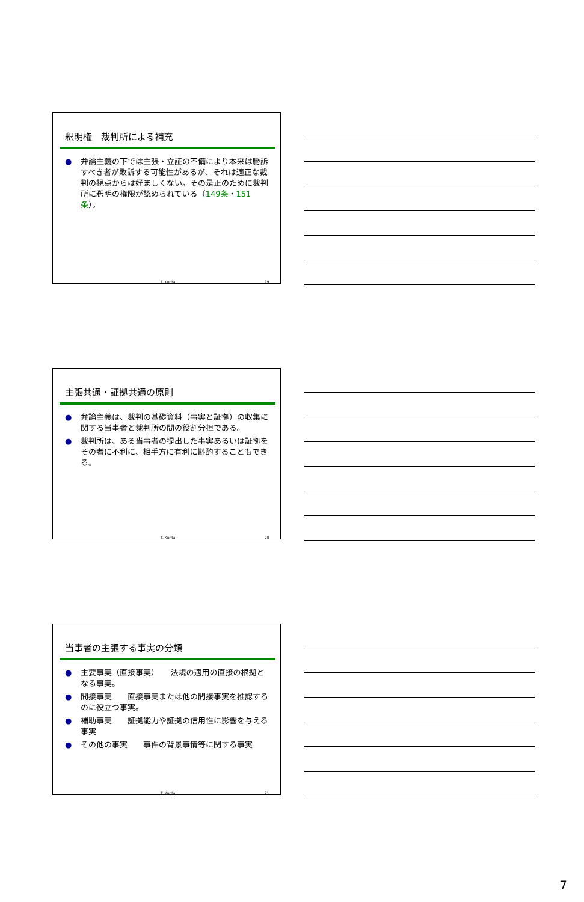釈明権　裁判所による補充
● 弁論主義の下では主張・立証の不備により本来は勝訴すべき者が敗訴する可能性があるが、それは適正な裁判の視点からは好ましくない。その是正のために裁判所に釈明の権限が認められている（149条・151条）。
T. Kurita 19
主張共通・証拠共通の原則
● 弁論主義は、裁判の基礎資料（事実と証拠）の収集に関する当事者と裁判所の間の役割分担である。
● 裁判所は、ある当事者の提出した事実あるいは証拠をその者に不利に、相手方に有利に斟酌することもできる。
T. Kurita 20
当事者の主張する事実の分類
● 主要事実（直接事実）　　法規の適用の直接の根拠となる事実。
● 間接事実　　直接事実または他の間接事実を推認するのに役立つ事実。
● 補助事実　　証拠能力や証拠の信用性に影響を与える事実
● その他の事実　　事件の背景事情等に関する事実
T. Kurita 21
7